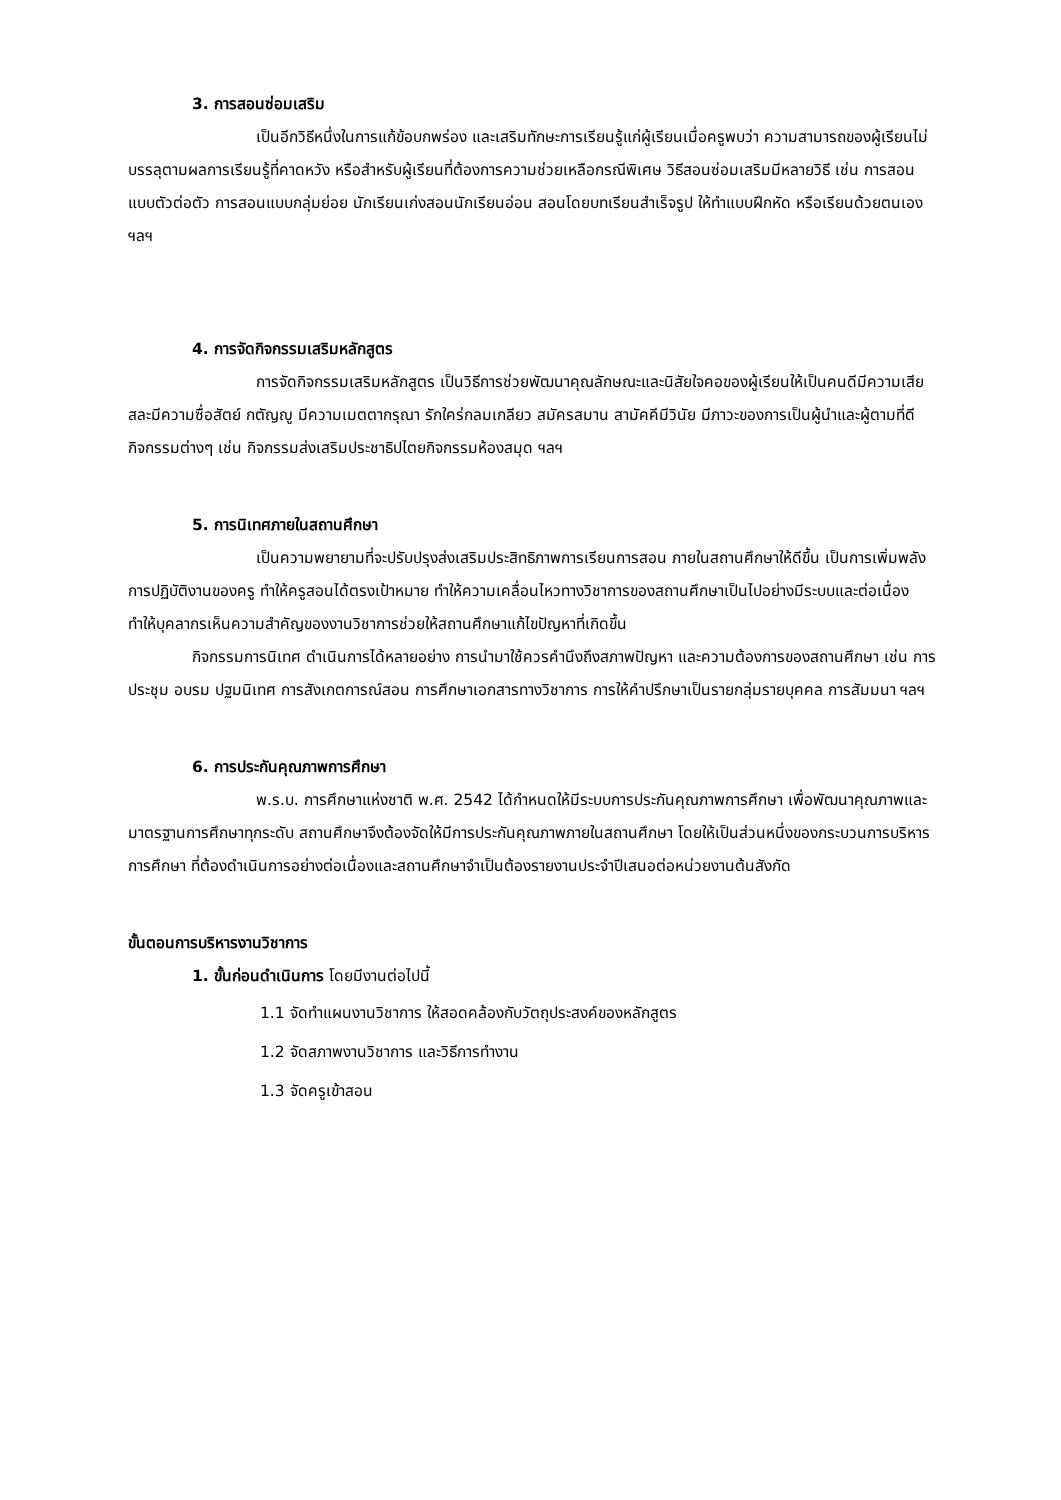3. การสอนซ่อมเสริม
เป็นอีกวิธีหนึ่งในการแก้ข้อบกพร่อง และเสริมทักษะการเรียนรู้แก่ผู้เรียนเมื่อครูพบว่า ความสามารถของผู้เรียนไม่บรรลุตามผลการเรียนรู้ที่คาดหวัง หรือสำหรับผู้เรียนที่ต้องการความช่วยเหลือกรณีพิเศษ วิธีสอนซ่อมเสริมมีหลายวิธี เช่น การสอนแบบตัวต่อตัว การสอนแบบกลุ่มย่อย นักเรียนเก่งสอนนักเรียนอ่อน สอนโดยบทเรียนสำเร็จรูป ให้ทำแบบฝึกหัด หรือเรียนด้วยตนเอง ฯลฯ
4. การจัดกิจกรรมเสริมหลักสูตร
การจัดกิจกรรมเสริมหลักสูตร เป็นวิธีการช่วยพัฒนาคุณลักษณะและนิสัยใจคอของผู้เรียนให้เป็นคนดีมีความเสียสละมีความซื่อสัตย์ กตัญญู มีความเมตตากรุณา รักใคร่กลมเกลียว สมัครสมาน สามัคคีมีวินัย มีภาวะของการเป็นผู้นำและผู้ตามที่ดี กิจกรรมต่างๆ เช่น กิจกรรมส่งเสริมประชาธิปไตยกิจกรรมห้องสมุด ฯลฯ
5. การนิเทศภายในสถานศึกษา
เป็นความพยายามที่จะปรับปรุงส่งเสริมประสิทธิภาพการเรียนการสอน ภายในสถานศึกษาให้ดีขึ้น เป็นการเพิ่มพลังการปฏิบัติงานของครู ทำให้ครูสอนได้ตรงเป้าหมาย ทำให้ความเคลื่อนไหวทางวิชาการของสถานศึกษาเป็นไปอย่างมีระบบและต่อเนื่อง ทำให้บุคลากรเห็นความสำคัญของงานวิชาการช่วยให้สถานศึกษาแก้ไขปัญหาที่เกิดขึ้น
กิจกรรมการนิเทศ ดำเนินการได้หลายอย่าง การนำมาใช้ควรคำนึงถึงสภาพปัญหา และความต้องการของสถานศึกษา เช่น การประชุม อบรม ปฐมนิเทศ การสังเกตการณ์สอน การศึกษาเอกสารทางวิชาการ การให้คำปรึกษาเป็นรายกลุ่มรายบุคคล การสัมมนา ฯลฯ
6. การประกันคุณภาพการศึกษา
พ.ร.บ. การศึกษาแห่งชาติ พ.ศ. 2542 ได้กำหนดให้มีระบบการประกันคุณภาพการศึกษา เพื่อพัฒนาคุณภาพและมาตรฐานการศึกษาทุกระดับ สถานศึกษาจึงต้องจัดให้มีการประกันคุณภาพภายในสถานศึกษา โดยให้เป็นส่วนหนึ่งของกระบวนการบริหาร การศึกษา ที่ต้องดำเนินการอย่างต่อเนื่องและสถานศึกษาจำเป็นต้องรายงานประจำปีเสนอต่อหน่วยงานต้นสังกัด
ขั้นตอนการบริหารงานวิชาการ
1. ขั้นก่อนดำเนินการ โดยมีงานต่อไปนี้
1.1 จัดทำแผนงานวิชาการ ให้สอดคล้องกับวัตถุประสงค์ของหลักสูตร
1.2 จัดสภาพงานวิชาการ และวิธีการทำงาน
1.3 จัดครูเข้าสอน